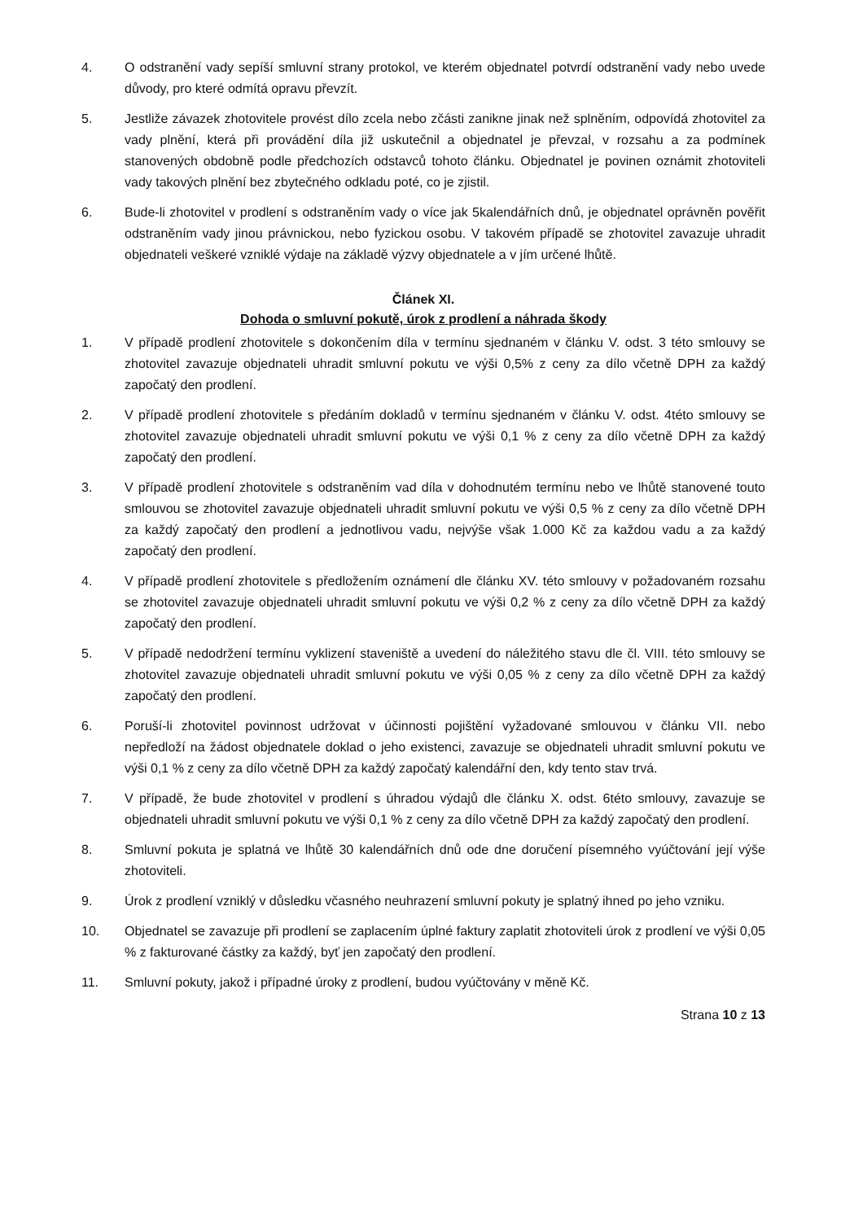4. O odstranění vady sepíší smluvní strany protokol, ve kterém objednatel potvrdí odstranění vady nebo uvede důvody, pro které odmítá opravu převzít.
5. Jestliže závazek zhotovitele provést dílo zcela nebo zčásti zanikne jinak než splněním, odpovídá zhotovitel za vady plnění, která při provádění díla již uskutečnil a objednatel je převzal, v rozsahu a za podmínek stanovených obdobně podle předchozích odstavců tohoto článku. Objednatel je povinen oznámit zhotoviteli vady takových plnění bez zbytečného odkladu poté, co je zjistil.
6. Bude-li zhotovitel v prodlení s odstraněním vady o více jak 5kalendářních dnů, je objednatel oprávněn pověřit odstraněním vady jinou právnickou, nebo fyzickou osobu. V takovém případě se zhotovitel zavazuje uhradit objednateli veškeré vzniklé výdaje na základě výzvy objednatele a v jím určené lhůtě.
Článek XI.
Dohoda o smluvní pokutě, úrok z prodlení a náhrada škody
1. V případě prodlení zhotovitele s dokončením díla v termínu sjednaném v článku V. odst. 3 této smlouvy se zhotovitel zavazuje objednateli uhradit smluvní pokutu ve výši 0,5% z ceny za dílo včetně DPH za každý započatý den prodlení.
2. V případě prodlení zhotovitele s předáním dokladů v termínu sjednaném v článku V. odst. 4této smlouvy se zhotovitel zavazuje objednateli uhradit smluvní pokutu ve výši 0,1 % z ceny za dílo včetně DPH za každý započatý den prodlení.
3. V případě prodlení zhotovitele s odstraněním vad díla v dohodnutém termínu nebo ve lhůtě stanovené touto smlouvou se zhotovitel zavazuje objednateli uhradit smluvní pokutu ve výši 0,5 % z ceny za dílo včetně DPH za každý započatý den prodlení a jednotlivou vadu, nejvýše však 1.000 Kč za každou vadu a za každý započatý den prodlení.
4. V případě prodlení zhotovitele s předložením oznámení dle článku XV. této smlouvy v požadovaném rozsahu se zhotovitel zavazuje objednateli uhradit smluvní pokutu ve výši 0,2 % z ceny za dílo včetně DPH za každý započatý den prodlení.
5. V případě nedodržení termínu vyklizení staveniště a uvedení do náležitého stavu dle čl. VIII. této smlouvy se zhotovitel zavazuje objednateli uhradit smluvní pokutu ve výši 0,05 % z ceny za dílo včetně DPH za každý započatý den prodlení.
6. Poruší-li zhotovitel povinnost udržovat v účinnosti pojištění vyžadované smlouvou v článku VII. nebo nepředloží na žádost objednatele doklad o jeho existenci, zavazuje se objednateli uhradit smluvní pokutu ve výši 0,1 % z ceny za dílo včetně DPH za každý započatý kalendářní den, kdy tento stav trvá.
7. V případě, že bude zhotovitel v prodlení s úhradou výdajů dle článku X. odst. 6této smlouvy, zavazuje se objednateli uhradit smluvní pokutu ve výši 0,1 % z ceny za dílo včetně DPH za každý započatý den prodlení.
8. Smluvní pokuta je splatná ve lhůtě 30 kalendářních dnů ode dne doručení písemného vyúčtování její výše zhotoviteli.
9. Úrok z prodlení vzniklý v důsledku včasného neuhrazení smluvní pokuty je splatný ihned po jeho vzniku.
10. Objednatel se zavazuje při prodlení se zaplacením úplné faktury zaplatit zhotoviteli úrok z prodlení ve výši 0,05 % z fakturované částky za každý, byť jen započatý den prodlení.
11. Smluvní pokuty, jakož i případné úroky z prodlení, budou vyúčtovány v měně Kč.
Strana 10 z 13